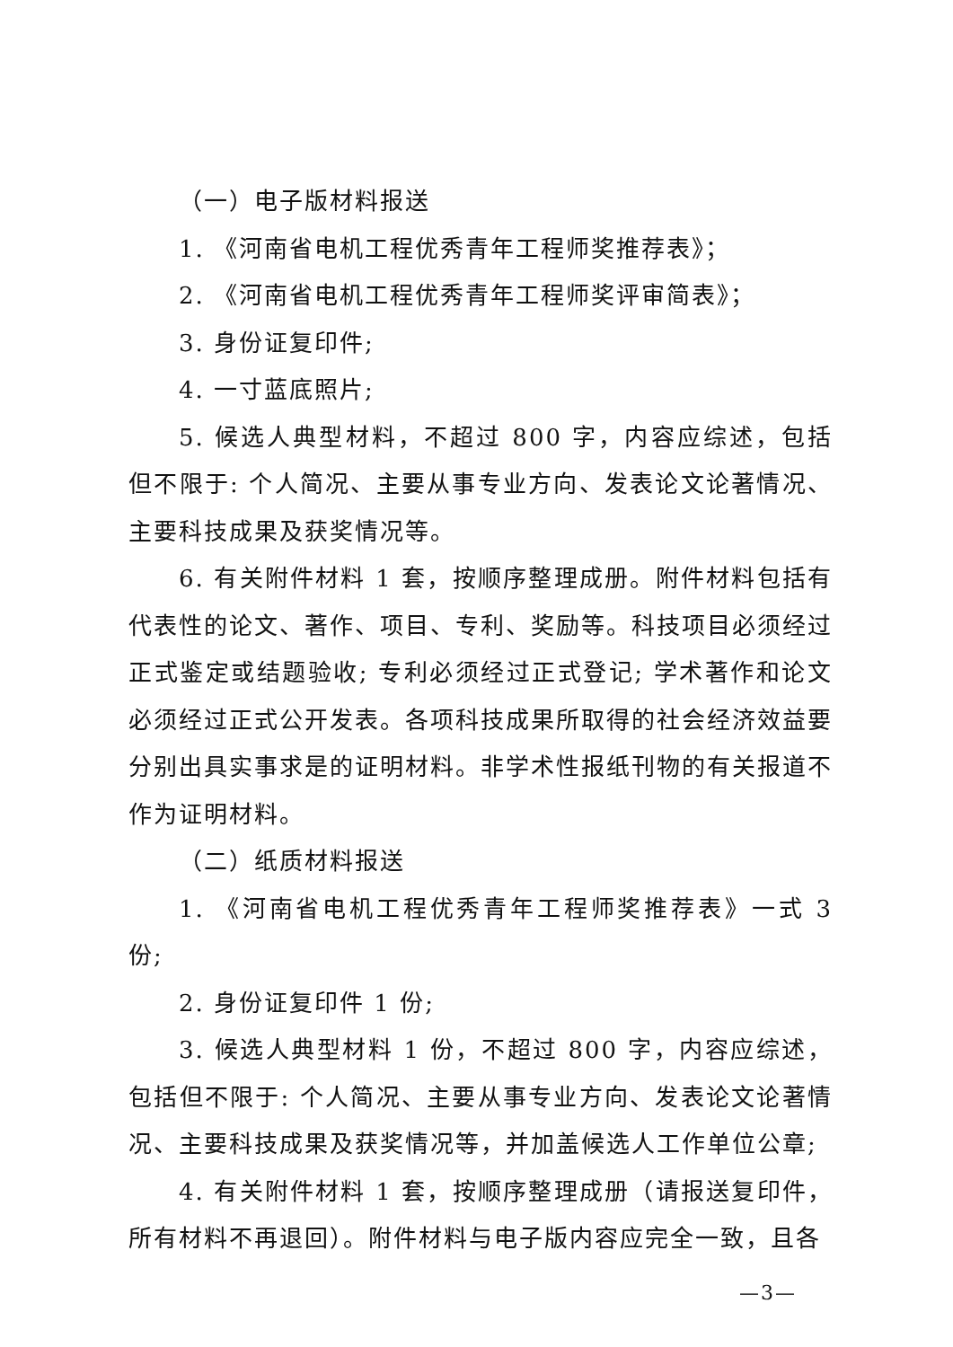（一）电子版材料报送
1. 《河南省电机工程优秀青年工程师奖推荐表》；
2. 《河南省电机工程优秀青年工程师奖评审简表》；
3. 身份证复印件;
4. 一寸蓝底照片;
5. 候选人典型材料，不超过 800 字，内容应综述，包括但不限于: 个人简况、主要从事专业方向、发表论文论著情况、主要科技成果及获奖情况等。
6. 有关附件材料 1 套，按顺序整理成册。附件材料包括有代表性的论文、著作、项目、专利、奖励等。科技项目必须经过正式鉴定或结题验收; 专利必须经过正式登记; 学术著作和论文必须经过正式公开发表。各项科技成果所取得的社会经济效益要分别出具实事求是的证明材料。非学术性报纸刊物的有关报道不作为证明材料。
（二）纸质材料报送
1. 《河南省电机工程优秀青年工程师奖推荐表》一式 3 份;
2. 身份证复印件 1 份;
3. 候选人典型材料 1 份，不超过 800 字，内容应综述，包括但不限于: 个人简况、主要从事专业方向、发表论文论著情况、主要科技成果及获奖情况等，并加盖候选人工作单位公章;
4. 有关附件材料 1 套，按顺序整理成册（请报送复印件，所有材料不再退回）。附件材料与电子版内容应完全一致，且各
—3—